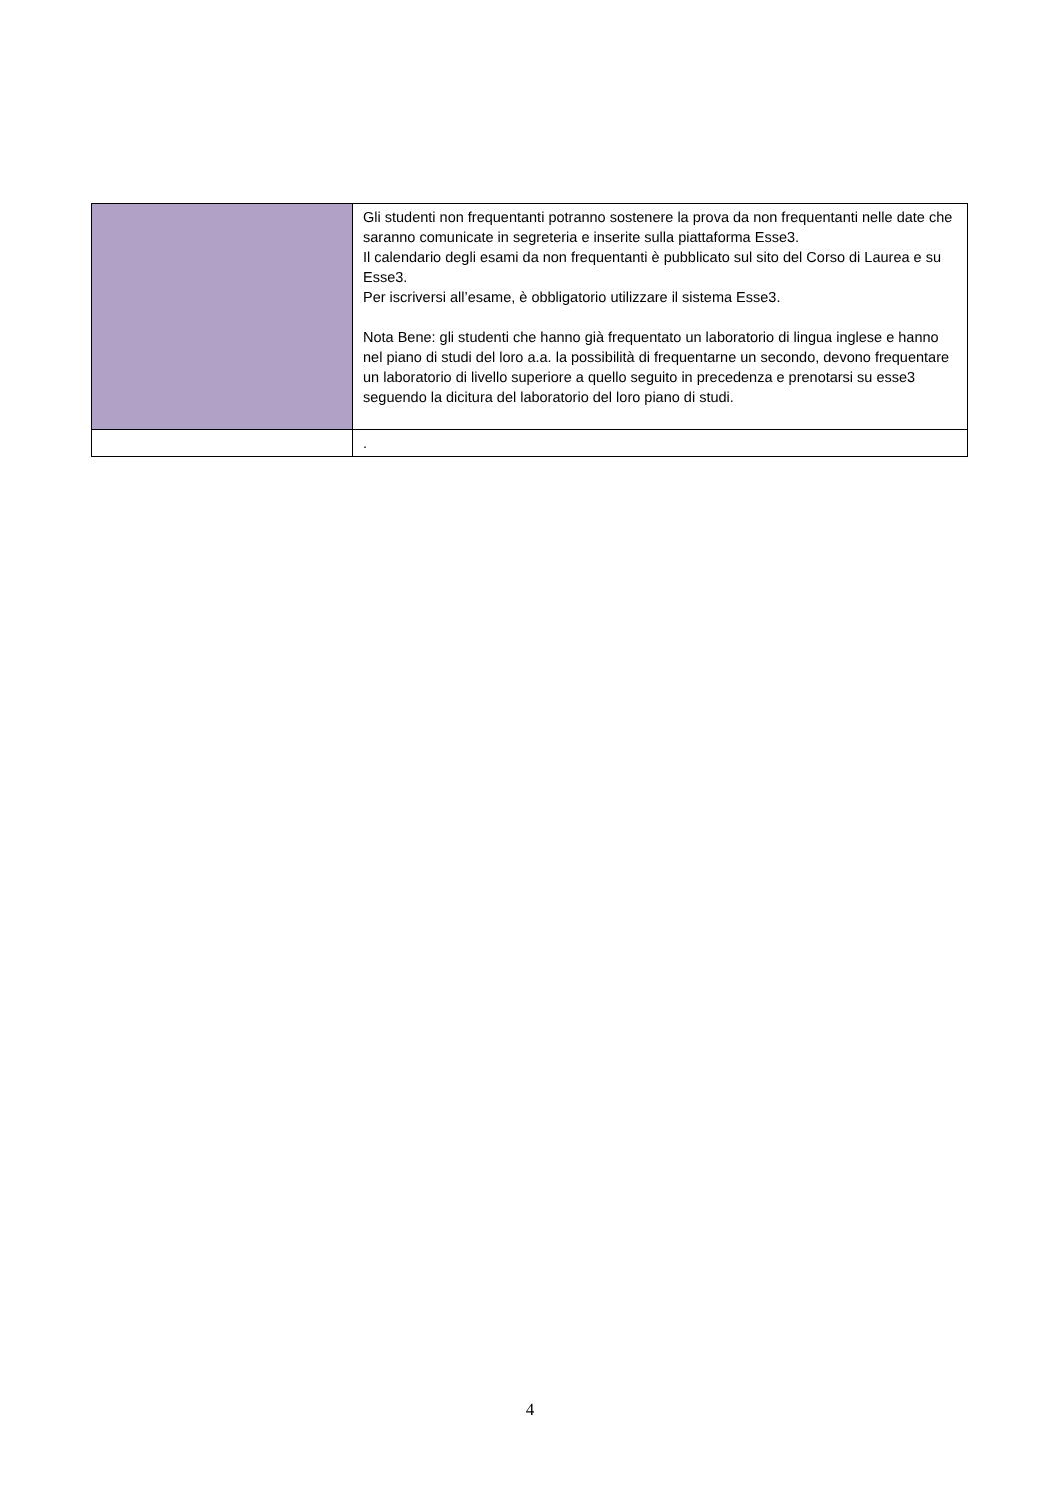| | Gli studenti non frequentanti potranno sostenere la prova da non frequentanti nelle date che saranno comunicate in segreteria e inserite sulla piattaforma Esse3. Il calendario degli esami da non frequentanti è pubblicato sul sito del Corso di Laurea e su Esse3. Per iscriversi all’esame, è obbligatorio utilizzare il sistema Esse3. Nota Bene: gli studenti che hanno già frequentato un laboratorio di lingua inglese e hanno nel piano di studi del loro a.a. la possibilità di frequentarne un secondo, devono frequentare un laboratorio di livello superiore a quello seguito in precedenza e prenotarsi su esse3 seguendo la dicitura del laboratorio del loro piano di studi. |
| | . |
4